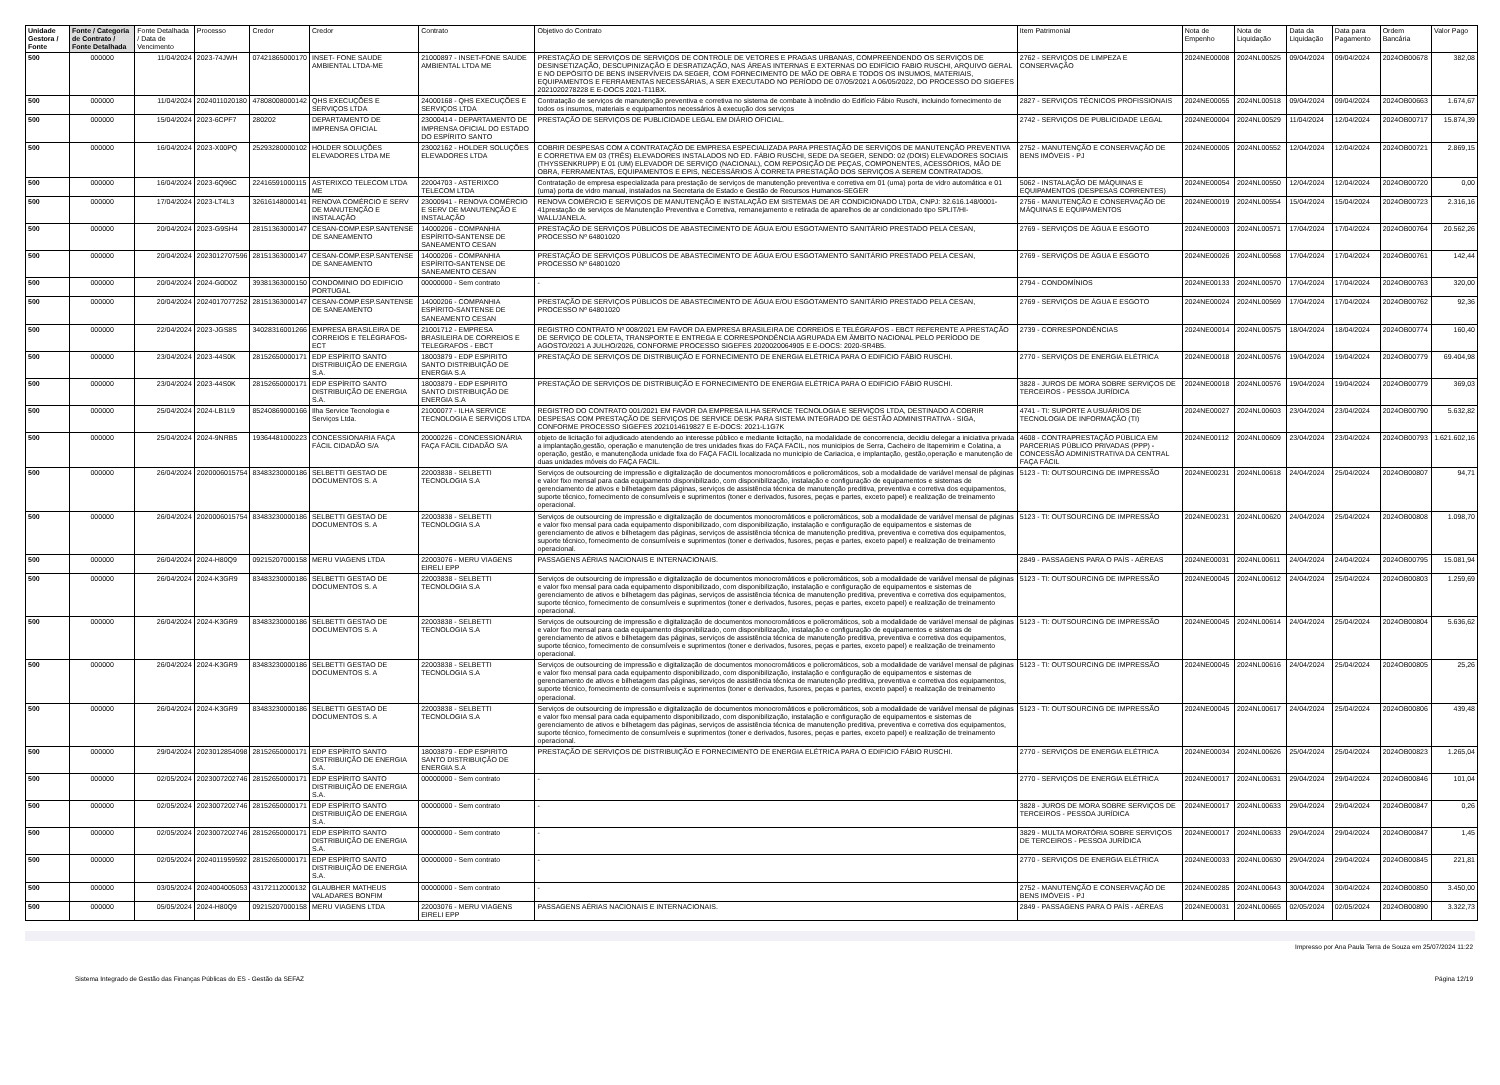| Unidade Gestora / Fonte | Fonte / Categoria de Contrato / Fonte Detalhada | Fonte Detalhada / Data de Vencimento | Processo | Credor | Credor | Contrato | Objetivo do Contrato | Item Patrimonial | Nota de Empenho | Nota de Liquidação | Data da Liquidação | Data para Pagamento | Ordem Bancária | Valor Pago |
| --- | --- | --- | --- | --- | --- | --- | --- | --- | --- | --- | --- | --- | --- | --- |
| 500 | 000000 | 11/04/2024 | 2023-74JWH | 07421865000170 | INSET- FONE SAUDE AMBIENTAL LTDA-ME | 21000897 - INSET-FONE SAUDE AMBIENTAL LTDA ME | PRESTAÇÃO DE SERVIÇOS DE SERVIÇOS DE CONTROLE DE VETORES E PRAGAS URBANAS, COMPREENDENDO OS SERVIÇOS DE DESINSETIZAÇÃO, DESCUPINIZAÇÃO E DESRATIZAÇÃO, NAS ÁREAS INTERNAS E EXTERNAS DO EDIFÍCIO FABIO RUSCHI, ARQUIVO GERAL E NO DEPÓSITO DE BENS INSERVÍVEIS DA SEGER, COM FORNECIMENTO DE MÃO DE OBRA E TODOS OS INSUMOS, MATERIAIS, EQUIPAMENTOS E FERRAMENTAS NECESSÁRIAS, A SER EXECUTADO NO PERÍODO DE 07/05/2021 A 06/05/2022, DO PROCESSO DO SIGEFES 2021020278228 E E-DOCS 2021-T11BX. | 2762 - SERVIÇOS DE LIMPEZA E CONSERVAÇÃO | 2024NE00008 | 2024NL00525 | 09/04/2024 | 09/04/2024 | 2024OB00678 | 382,08 |
| 500 | 000000 | 11/04/2024 | 2024011020180 | 47808008000142 | QHS EXECUÇÕES E SERVIÇOS LTDA | 24000168 - QHS EXECUÇÕES E SERVIÇOS LTDA | Contratação de serviços de manutenção preventiva e corretiva no sistema de combate à incêndio do Edifício Fábio Ruschi, incluindo fornecimento de todos os insumos, materiais e equipamentos necessários à execução dos serviços | 2827 - SERVIÇOS TÉCNICOS PROFISSIONAIS | 2024NE00055 | 2024NL00518 | 09/04/2024 | 09/04/2024 | 2024OB00663 | 1.674,67 |
| 500 | 000000 | 15/04/2024 | 2023-6CPF7 | 280202 | DEPARTAMENTO DE IMPRENSA OFICIAL | 23000414 - DEPARTAMENTO DE IMPRENSA OFICIAL DO ESTADO DO ESPÍRITO SANTO | PRESTAÇÃO DE SERVIÇOS DE PUBLICIDADE LEGAL EM DIÁRIO OFICIAL. | 2742 - SERVIÇOS DE PUBLICIDADE LEGAL | 2024NE00004 | 2024NL00529 | 11/04/2024 | 12/04/2024 | 2024OB00717 | 15.874,39 |
| 500 | 000000 | 16/04/2024 | 2023-X00PQ | 25293280000102 | HOLDER SOLUÇÕES ELEVADORES LTDA ME | 23002162 - HOLDER SOLUÇÕES ELEVADORES LTDA | COBRIR DESPESAS COM A CONTRATAÇÃO DE EMPRESA ESPECIALIZADA PARA PRESTAÇÃO DE SERVIÇOS DE MANUTENÇÃO PREVENTIVA E CORRETIVA EM 03 (TRÊS) ELEVADORES INSTALADOS NO ED. FÁBIO RUSCHI, SEDE DA SEGER, SENDO: 02 (DOIS) ELEVADORES SOCIAIS (THYSSENKRUPP) E 01 (UM) ELEVADOR DE SERVIÇO (NACIONAL), COM REPOSIÇÃO DE PEÇAS, COMPONENTES, ACESSÓRIOS, MÃO DE OBRA, FERRAMENTAS, EQUIPAMENTOS E EPIS, NECESSÁRIOS À CORRETA PRESTAÇÃO DOS SERVIÇOS A SEREM CONTRATADOS. | 2752 - MANUTENÇÃO E CONSERVAÇÃO DE BENS IMÓVEIS - PJ | 2024NE00005 | 2024NL00552 | 12/04/2024 | 12/04/2024 | 2024OB00721 | 2.869,15 |
| 500 | 000000 | 16/04/2024 | 2023-6Q96C | 22416591000115 | ASTERIXCO TELECOM LTDA ME | 22004703 - ASTERIXCO TELECOM LTDA | Contratação de empresa especializada para prestação de serviços de manutenção preventiva e corretiva em 01 (uma) porta de vidro automática e 01 (uma) porta de vidro manual, instalados na Secretaria de Estado e Gestão de Recursos Humanos-SEGER | 5062 - INSTALAÇÃO DE MÁQUINAS E EQUIPAMENTOS (DESPESAS CORRENTES) | 2024NE00054 | 2024NL00550 | 12/04/2024 | 12/04/2024 | 2024OB00720 | 0,00 |
| 500 | 000000 | 17/04/2024 | 2023-LT4L3 | 32616148000141 | RENOVA COMÉRCIO E SERV DE MANUTENÇÃO E INSTALAÇÃO | 23000941 - RENOVA COMÉRCIO E SERV DE MANUTENÇÃO E INSTALAÇÃO | RENOVA COMÉRCIO E SERVIÇOS DE MANUTENÇÃO E INSTALAÇÃO EM SISTEMAS DE AR CONDICIONADO LTDA, CNPJ: 32.616.148/0001-41prestação de serviços de Manutenção Preventiva e Corretiva, remanejamento e retirada de aparelhos de ar condicionado tipo SPLIT/HI-WALL/JANELA. | 2756 - MANUTENÇÃO E CONSERVAÇÃO DE MÁQUINAS E EQUIPAMENTOS | 2024NE00019 | 2024NL00554 | 15/04/2024 | 15/04/2024 | 2024OB00723 | 2.316,16 |
| 500 | 000000 | 20/04/2024 | 2023-G9SH4 | 28151363000147 | CESAN-COMP.ESP.SANTENSE DE SANEAMENTO | 14000206 - COMPANHIA ESPÍRITO-SANTENSE DE SANEAMENTO CESAN | PRESTAÇÃO DE SERVIÇOS PÚBLICOS DE ABASTECIMENTO DE ÁGUA E/OU ESGOTAMENTO SANITÁRIO PRESTADO PELA CESAN, PROCESSO Nº 64801020 | 2769 - SERVIÇOS DE ÁGUA E ESGOTO | 2024NE00003 | 2024NL00571 | 17/04/2024 | 17/04/2024 | 2024OB00764 | 20.562,26 |
| 500 | 000000 | 20/04/2024 | 2023012707596 | 28151363000147 | CESAN-COMP.ESP.SANTENSE DE SANEAMENTO | 14000206 - COMPANHIA ESPÍRITO-SANTENSE DE SANEAMENTO CESAN | PRESTAÇÃO DE SERVIÇOS PÚBLICOS DE ABASTECIMENTO DE ÁGUA E/OU ESGOTAMENTO SANITÁRIO PRESTADO PELA CESAN, PROCESSO Nº 64801020 | 2769 - SERVIÇOS DE ÁGUA E ESGOTO | 2024NE00026 | 2024NL00568 | 17/04/2024 | 17/04/2024 | 2024OB00761 | 142,44 |
| 500 | 000000 | 20/04/2024 | 2024-G0D0Z | 39381363000150 | CONDOMINIO DO EDIFICIO PORTUGAL | 00000000 - Sem contrato | - | 2794 - CONDOMÍNIOS | 2024NE00133 | 2024NL00570 | 17/04/2024 | 17/04/2024 | 2024OB00763 | 320,00 |
| 500 | 000000 | 20/04/2024 | 2024017077252 | 28151363000147 | CESAN-COMP.ESP.SANTENSE DE SANEAMENTO | 14000206 - COMPANHIA ESPÍRITO-SANTENSE DE SANEAMENTO CESAN | PRESTAÇÃO DE SERVIÇOS PÚBLICOS DE ABASTECIMENTO DE ÁGUA E/OU ESGOTAMENTO SANITÁRIO PRESTADO PELA CESAN, PROCESSO Nº 64801020 | 2769 - SERVIÇOS DE ÁGUA E ESGOTO | 2024NE00024 | 2024NL00569 | 17/04/2024 | 17/04/2024 | 2024OB00762 | 92,36 |
| 500 | 000000 | 22/04/2024 | 2023-JGS8S | 34028316001266 | EMPRESA BRASILEIRA DE CORREIOS E TELÉGRAFOS-ECT | 21001712 - EMPRESA BRASILEIRA DE CORREIOS E TELEGRAFOS - EBCT | REGISTRO CONTRATO Nº 008/2021 EM FAVOR DA EMPRESA BRASILEIRA DE CORREIOS E TELÉGRAFOS - EBCT REFERENTE A PRESTAÇÃO DE SERVIÇO DE COLETA, TRANSPORTE E ENTREGA E CORRESPONDÊNCIA AGRUPADA EM ÂMBITO NACIONAL PELO PERÍODO DE AGOSTO/2021 A JULHO/2026, CONFORME PROCESSO SIGEFES 2020020064905 E E-DOCS: 2020-SR4B5. | 2739 - CORRESPONDÊNCIAS | 2024NE00014 | 2024NL00575 | 18/04/2024 | 18/04/2024 | 2024OB00774 | 160,40 |
| 500 | 000000 | 23/04/2024 | 2023-44S0K | 28152650000171 | EDP ESPÍRITO SANTO DISTRIBUIÇÃO DE ENERGIA S.A. | 18003879 - EDP ESPIRITO SANTO DISTRIBUIÇÃO DE ENERGIA S.A | PRESTAÇÃO DE SERVIÇOS DE DISTRIBUIÇÃO E FORNECIMENTO DE ENERGIA ELÉTRICA PARA O EDIFICIO FÁBIO RUSCHI. | 2770 - SERVIÇOS DE ENERGIA ELÉTRICA | 2024NE00018 | 2024NL00576 | 19/04/2024 | 19/04/2024 | 2024OB00779 | 69.404,98 |
| 500 | 000000 | 23/04/2024 | 2023-44S0K | 28152650000171 | EDP ESPÍRITO SANTO DISTRIBUIÇÃO DE ENERGIA S.A. | 18003879 - EDP ESPIRITO SANTO DISTRIBUIÇÃO DE ENERGIA S.A | PRESTAÇÃO DE SERVIÇOS DE DISTRIBUIÇÃO E FORNECIMENTO DE ENERGIA ELÉTRICA PARA O EDIFICIO FÁBIO RUSCHI. | 3828 - JUROS DE MORA SOBRE SERVIÇOS DE TERCEIROS - PESSOA JURÍDICA | 2024NE00018 | 2024NL00576 | 19/04/2024 | 19/04/2024 | 2024OB00779 | 369,03 |
| 500 | 000000 | 25/04/2024 | 2024-LB1L9 | 85240869000166 | Ilha Service Tecnologia e Serviços Ltda. | 21000077 - ILHA SERVICE TECNOLOGIA E SERVIÇOS LTDA | REGISTRO DO CONTRATO 001/2021 EM FAVOR DA EMPRESA ILHA SERVICE TECNOLOGIA E SERVIÇOS LTDA, DESTINADO A COBRIR DESPESAS COM PRESTAÇÃO DE SERVIÇOS DE SERVICE DESK PARA SISTEMA INTEGRADO DE GESTÃO ADMINISTRATIVA - SIGA, CONFORME PROCESSO SIGEFES 2021014619827 E E-DOCS: 2021-L1G7K | 4741 - TI: SUPORTE A USUÁRIOS DE TECNOLOGIA DE INFORMAÇÃO (TI) | 2024NE00027 | 2024NL00603 | 23/04/2024 | 23/04/2024 | 2024OB00790 | 5.632,82 |
| 500 | 000000 | 25/04/2024 | 2024-9NRB5 | 19364481000223 | CONCESSIONARIA FAÇA FÁCIL CIDADÃO S/A | 20000226 - CONCESSIONÁRIA FAÇA FÁCIL CIDADÃO S/A | objeto de licitação foi adjudicado atendendo ao interesse público e mediante licitação, na modalidade de concorrencia, decidiu delegar a iniciativa privada a implantação,gestão, operação e manutenção de tres unidades fixas do FAÇA FACIL, nos municipios de Serra, Cacheiro de Itapemirim e Colatina, a operação, gestão, e manutençãoda unidade fixa do FAÇA FACIL localizada no municipio de Cariacica, e implantação, gestão,operação e manutenção de duas unidades móveis do FAÇA FACIL. | 4608 - CONTRAPRESTAÇÃO PÚBLICA EM PARCERIAS PÚBLICO PRIVADAS (PPP) - CONCESSÃO ADMINISTRATIVA DA CENTRAL FAÇA FÁCIL | 2024NE00112 | 2024NL00609 | 23/04/2024 | 23/04/2024 | 2024OB00793 | 1.621.602,16 |
| 500 | 000000 | 26/04/2024 | 2020006015754 | 83483230000186 | SELBETTI GESTAO DE DOCUMENTOS S. A | 22003838 - SELBETTI TECNOLOGIA S.A | Serviços de outsourcing de impressão e digitalização de documentos monocromáticos e policromáticos, sob a modalidade de variável mensal de páginas e valor fixo mensal para cada equipamento disponibilizado, com disponibilização, instalação e configuração de equipamentos e sistemas de gerenciamento de ativos e bilhetagem das páginas, serviços de assistência técnica de manutenção preditiva, preventiva e corretiva dos equipamentos, suporte técnico, fornecimento de consumíveis e suprimentos (toner e derivados, fusores, peças e partes, exceto papel) e realização de treinamento operacional. | 5123 - TI: OUTSOURCING DE IMPRESSÃO | 2024NE00231 | 2024NL00618 | 24/04/2024 | 25/04/2024 | 2024OB00807 | 94,71 |
| 500 | 000000 | 26/04/2024 | 2020006015754 | 83483230000186 | SELBETTI GESTAO DE DOCUMENTOS S. A | 22003838 - SELBETTI TECNOLOGIA S.A | Serviços de outsourcing de impressão e digitalização de documentos monocromáticos e policromáticos, sob a modalidade de variável mensal de páginas e valor fixo mensal para cada equipamento disponibilizado, com disponibilização, instalação e configuração de equipamentos e sistemas de gerenciamento de ativos e bilhetagem das páginas, serviços de assistência técnica de manutenção preditiva, preventiva e corretiva dos equipamentos, suporte técnico, fornecimento de consumíveis e suprimentos (toner e derivados, fusores, peças e partes, exceto papel) e realização de treinamento operacional. | 5123 - TI: OUTSOURCING DE IMPRESSÃO | 2024NE00231 | 2024NL00620 | 24/04/2024 | 25/04/2024 | 2024OB00808 | 1.098,70 |
| 500 | 000000 | 26/04/2024 | 2024-H80Q9 | 09215207000158 | MERU VIAGENS LTDA | 22003076 - MERU VIAGENS EIRELI EPP | PASSAGENS AÉRIAS NACIONAIS E INTERNACIONAIS. | 2849 - PASSAGENS PARA O PAÍS - AÉREAS | 2024NE00031 | 2024NL00611 | 24/04/2024 | 24/04/2024 | 2024OB00795 | 15.081,94 |
| 500 | 000000 | 26/04/2024 | 2024-K3GR9 | 83483230000186 | SELBETTI GESTAO DE DOCUMENTOS S. A | 22003838 - SELBETTI TECNOLOGIA S.A | Serviços de outsourcing de impressão e digitalização de documentos monocromáticos e policromáticos, sob a modalidade de variável mensal de páginas e valor fixo mensal para cada equipamento disponibilizado, com disponibilização, instalação e configuração de equipamentos e sistemas de gerenciamento de ativos e bilhetagem das páginas, serviços de assistência técnica de manutenção preditiva, preventiva e corretiva dos equipamentos, suporte técnico, fornecimento de consumíveis e suprimentos (toner e derivados, fusores, peças e partes, exceto papel) e realização de treinamento operacional. | 5123 - TI: OUTSOURCING DE IMPRESSÃO | 2024NE00045 | 2024NL00612 | 24/04/2024 | 25/04/2024 | 2024OB00803 | 1.259,69 |
| 500 | 000000 | 26/04/2024 | 2024-K3GR9 | 83483230000186 | SELBETTI GESTAO DE DOCUMENTOS S. A | 22003838 - SELBETTI TECNOLOGIA S.A | Serviços de outsourcing de impressão e digitalização de documentos monocromáticos e policromáticos, sob a modalidade de variável mensal de páginas e valor fixo mensal para cada equipamento disponibilizado, com disponibilização, instalação e configuração de equipamentos e sistemas de gerenciamento de ativos e bilhetagem das páginas, serviços de assistência técnica de manutenção preditiva, preventiva e corretiva dos equipamentos, suporte técnico, fornecimento de consumíveis e suprimentos (toner e derivados, fusores, peças e partes, exceto papel) e realização de treinamento operacional. | 5123 - TI: OUTSOURCING DE IMPRESSÃO | 2024NE00045 | 2024NL00614 | 24/04/2024 | 25/04/2024 | 2024OB00804 | 5.636,62 |
| 500 | 000000 | 26/04/2024 | 2024-K3GR9 | 83483230000186 | SELBETTI GESTAO DE DOCUMENTOS S. A | 22003838 - SELBETTI TECNOLOGIA S.A | Serviços de outsourcing de impressão e digitalização de documentos monocromáticos e policromáticos, sob a modalidade de variável mensal de páginas e valor fixo mensal para cada equipamento disponibilizado, com disponibilização, instalação e configuração de equipamentos e sistemas de gerenciamento de ativos e bilhetagem das páginas, serviços de assistência técnica de manutenção preditiva, preventiva e corretiva dos equipamentos, suporte técnico, fornecimento de consumíveis e suprimentos (toner e derivados, fusores, peças e partes, exceto papel) e realização de treinamento operacional. | 5123 - TI: OUTSOURCING DE IMPRESSÃO | 2024NE00045 | 2024NL00616 | 24/04/2024 | 25/04/2024 | 2024OB00805 | 25,26 |
| 500 | 000000 | 26/04/2024 | 2024-K3GR9 | 83483230000186 | SELBETTI GESTAO DE DOCUMENTOS S. A | 22003838 - SELBETTI TECNOLOGIA S.A | Serviços de outsourcing de impressão e digitalização de documentos monocromáticos e policromáticos, sob a modalidade de variável mensal de páginas e valor fixo mensal para cada equipamento disponibilizado, com disponibilização, instalação e configuração de equipamentos e sistemas de gerenciamento de ativos e bilhetagem das páginas, serviços de assistência técnica de manutenção preditiva, preventiva e corretiva dos equipamentos, suporte técnico, fornecimento de consumíveis e suprimentos (toner e derivados, fusores, peças e partes, exceto papel) e realização de treinamento operacional. | 5123 - TI: OUTSOURCING DE IMPRESSÃO | 2024NE00045 | 2024NL00617 | 24/04/2024 | 25/04/2024 | 2024OB00806 | 439,48 |
| 500 | 000000 | 29/04/2024 | 2023012854098 | 28152650000171 | EDP ESPÍRITO SANTO DISTRIBUIÇÃO DE ENERGIA S.A. | 18003879 - EDP ESPIRITO SANTO DISTRIBUIÇÃO DE ENERGIA S.A | PRESTAÇÃO DE SERVIÇOS DE DISTRIBUIÇÃO E FORNECIMENTO DE ENERGIA ELÉTRICA PARA O EDIFICIO FÁBIO RUSCHI. | 2770 - SERVIÇOS DE ENERGIA ELÉTRICA | 2024NE00034 | 2024NL00626 | 25/04/2024 | 25/04/2024 | 2024OB00823 | 1.265,04 |
| 500 | 000000 | 02/05/2024 | 2023007202746 | 28152650000171 | EDP ESPÍRITO SANTO DISTRIBUIÇÃO DE ENERGIA S.A. | 00000000 - Sem contrato | - | 2770 - SERVIÇOS DE ENERGIA ELÉTRICA | 2024NE00017 | 2024NL00631 | 29/04/2024 | 29/04/2024 | 2024OB00846 | 101,04 |
| 500 | 000000 | 02/05/2024 | 2023007202746 | 28152650000171 | EDP ESPÍRITO SANTO DISTRIBUIÇÃO DE ENERGIA S.A. | 00000000 - Sem contrato | - | 3828 - JUROS DE MORA SOBRE SERVIÇOS DE TERCEIROS - PESSOA JURÍDICA | 2024NE00017 | 2024NL00633 | 29/04/2024 | 29/04/2024 | 2024OB00847 | 0,26 |
| 500 | 000000 | 02/05/2024 | 2023007202746 | 28152650000171 | EDP ESPÍRITO SANTO DISTRIBUIÇÃO DE ENERGIA S.A. | 00000000 - Sem contrato | - | 3829 - MULTA MORATÓRIA SOBRE SERVIÇOS DE TERCEIROS - PESSOA JURÍDICA | 2024NE00017 | 2024NL00633 | 29/04/2024 | 29/04/2024 | 2024OB00847 | 1,45 |
| 500 | 000000 | 02/05/2024 | 2024011959592 | 28152650000171 | EDP ESPÍRITO SANTO DISTRIBUIÇÃO DE ENERGIA S.A. | 00000000 - Sem contrato | - | 2770 - SERVIÇOS DE ENERGIA ELÉTRICA | 2024NE00033 | 2024NL00630 | 29/04/2024 | 29/04/2024 | 2024OB00845 | 221,81 |
| 500 | 000000 | 03/05/2024 | 2024004005053 | 43172112000132 | GLAUBHER MATHEUS VALADARES BONFIM | 00000000 - Sem contrato | - | 2752 - MANUTENÇÃO E CONSERVAÇÃO DE BENS IMÓVEIS - PJ | 2024NE00285 | 2024NL00643 | 30/04/2024 | 30/04/2024 | 2024OB00850 | 3.450,00 |
| 500 | 000000 | 05/05/2024 | 2024-H80Q9 | 09215207000158 | MERU VIAGENS LTDA | 22003076 - MERU VIAGENS EIRELI EPP | PASSAGENS AÉRIAS NACIONAIS E INTERNACIONAIS. | 2849 - PASSAGENS PARA O PAÍS - AÉREAS | 2024NE00031 | 2024NL00665 | 02/05/2024 | 02/05/2024 | 2024OB00890 | 3.322,73 |
Impresso por Ana Paula Terra de Souza em 25/07/2024 11:22
Sistema Integrado de Gestão das Finanças Públicas do ES - Gestão da SEFAZ Página 12/19